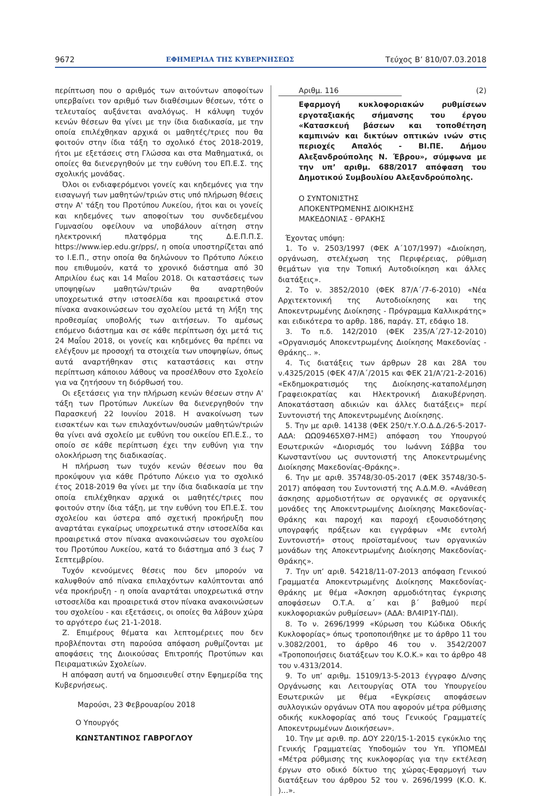9672 ΕΦΗΜΕΡΙΔΑ ΤΗΣ ΚΥΒΕΡΝΗΣΕΩΣ Τεύχος Β’ 810/07.03.2018
περίπτωση που ο αριθμός των αιτούντων αποφοίτων υπερβαίνει τον αριθμό των διαθέσιμων θέσεων, τότε ο τελευταίος αυξάνεται αναλόγως. Η κάλυψη τυχόν κενών θέσεων θα γίνει με την ίδια διαδικασία, με την οποία επιλέχθηκαν αρχικά οι μαθητές/τριες που θα φοιτούν στην ίδια τάξη το σχολικό έτος 2018-2019, ήτοι με εξετάσεις στη Γλώσσα και στα Μαθηματικά, οι οποίες θα διενεργηθούν με την ευθύνη του ΕΠ.Ε.Σ. της σχολικής μονάδας.
Όλοι οι ενδιαφερόμενοι γονείς και κηδεμόνες για την εισαγωγή των μαθητών/τριών στις υπό πλήρωση θέσεις στην Α' τάξη του Προτύπου Λυκείου, ήτοι και οι γονείς και κηδεμόνες των αποφοίτων του συνδεδεμένου Γυμνασίου οφείλουν να υποβάλουν αίτηση στην ηλεκτρονική πλατφόρμα της Δ.Ε.Π.Π.Σ. https://www.iep.edu.gr/pps/, η οποία υποστηρίζεται από το Ι.Ε.Π., στην οποία θα δηλώνουν το Πρότυπο Λύκειο που επιθυμούν, κατά το χρονικό διάστημα από 30 Απριλίου έως και 14 Μαΐου 2018. Οι καταστάσεις των υποψηφίων μαθητών/τριών θα αναρτηθούν υποχρεωτικά στην ιστοσελίδα και προαιρετικά στον πίνακα ανακοινώσεων του σχολείου μετά τη λήξη της προθεσμίας υποβολής των αιτήσεων. Το αμέσως επόμενο διάστημα και σε κάθε περίπτωση όχι μετά τις 24 Μαΐου 2018, οι γονείς και κηδεμόνες θα πρέπει να ελέγξουν με προσοχή τα στοιχεία των υποψηφίων, όπως αυτά αναρτήθηκαν στις καταστάσεις και στην περίπτωση κάποιου λάθους να προσέλθουν στο Σχολείο για να ζητήσουν τη διόρθωσή του.
Οι εξετάσεις για την πλήρωση κενών θέσεων στην Α' τάξη των Προτύπων Λυκείων θα διενεργηθούν την Παρασκευή 22 Ιουνίου 2018. Η ανακοίνωση των εισακτέων και των επιλαχόντων/ουσών μαθητών/τριών θα γίνει ανά σχολείο με ευθύνη του οικείου ΕΠ.Ε.Σ., το οποίο σε κάθε περίπτωση έχει την ευθύνη για την ολοκλήρωση της διαδικασίας.
Η πλήρωση των τυχόν κενών θέσεων που θα προκύψουν για κάθε Πρότυπο Λύκειο για το σχολικό έτος 2018-2019 θα γίνει με την ίδια διαδικασία με την οποία επιλέχθηκαν αρχικά οι μαθητές/τριες που φοιτούν στην ίδια τάξη, με την ευθύνη του ΕΠ.Ε.Σ. του σχολείου και ύστερα από σχετική προκήρυξη που αναρτάται εγκαίρως υποχρεωτικά στην ιστοσελίδα και προαιρετικά στον πίνακα ανακοινώσεων του σχολείου του Προτύπου Λυκείου, κατά το διάστημα από 3 έως 7 Σεπτεμβρίου.
Τυχόν κενούμενες θέσεις που δεν μπορούν να καλυφθούν από πίνακα επιλαχόντων καλύπτονται από νέα προκήρυξη - η οποία αναρτάται υποχρεωτικά στην ιστοσελίδα και προαιρετικά στον πίνακα ανακοινώσεων του σχολείου - και εξετάσεις, οι οποίες θα λάβουν χώρα το αργότερο έως 21-1-2018.
Ζ. Επιμέρους θέματα και λεπτομέρειες που δεν προβλέπονται στη παρούσα απόφαση ρυθμίζονται με αποφάσεις της Διοικούσας Επιτροπής Προτύπων και Πειραματικών Σχολείων.
Η απόφαση αυτή να δημοσιευθεί στην Εφημερίδα της Κυβερνήσεως.
Μαρούσι, 23 Φεβρουαρίου 2018
Ο Υπουργός
ΚΩΝΣΤΑΝΤΙΝΟΣ ΓΑΒΡΟΓΛΟΥ
Αριθμ. 116 (2)
Εφαρμογή κυκλοφοριακών ρυθμίσεων εργοταξιακής σήμανσης του έργου «Κατασκευή βάσεων και τοποθέτηση καμπινών και δικτύων οπτικών ινών στις περιοχές Απαλός - ΒΙ.ΠΕ. Δήμου Αλεξανδρούπολης Ν. Έβρου», σύμφωνα με την υπ’ αριθμ. 688/2017 απόφαση του Δημοτικού Συμβουλίου Αλεξανδρούπολης.
Ο ΣΥΝΤΟΝΙΣΤΗΣ
ΑΠΟΚΕΝΤΡΩΜΕΝΗΣ ΔΙΟΙΚΗΣΗΣ
ΜΑΚΕΔΟΝΙΑΣ - ΘΡΑΚΗΣ
Έχοντας υπόψη:
1. Το ν. 2503/1997 (ΦΕΚ Α΄107/1997) «Διοίκηση, οργάνωση, στελέχωση της Περιφέρειας, ρύθμιση θεμάτων για την Τοπική Αυτοδιοίκηση και άλλες διατάξεις».
2. Το ν. 3852/2010 (ΦΕΚ 87/Α΄/7-6-2010) «Νέα Αρχιτεκτονική της Αυτοδιοίκησης και της Αποκεντρωμένης Διοίκησης - Πρόγραμμα Καλλικράτης» και ειδικότερα το αρθρ. 186, παράγ. ΣΤ, εδάφιο 18.
3. Το π.δ. 142/2010 (ΦΕΚ 235/Α΄/27-12-2010) «Οργανισμός Αποκεντρωμένης Διοίκησης Μακεδονίας - Θράκης.. ».
4. Τις διατάξεις των άρθρων 28 και 28Α του ν.4325/2015 (ΦΕΚ 47/Α΄/2015 και ΦΕΚ 21/Α’/21-2-2016) «Εκδημοκρατισμός της Διοίκησης-καταπολέμηση Γραφειοκρατίας και Ηλεκτρονική Διακυβέρνηση. Αποκατάσταση αδικιών και άλλες διατάξεις» περί Συντονιστή της Αποκεντρωμένης Διοίκησης.
5. Την με αριθ. 14138 (ΦΕΚ 250/τ.Υ.Ο.Δ.Δ./26-5-2017-ΑΔΑ: ΩΩ09465ΧΘ7-ΗΜΞ) απόφαση του Υπουργού Εσωτερικών «Διορισμός του Ιωάννη Σάββα του Κωνσταντίνου ως συντονιστή της Αποκεντρωμένης Διοίκησης Μακεδονίας-Θράκης».
6. Την με αριθ. 35748/30-05-2017 (ΦΕΚ 35748/30-5-2017) απόφαση του Συντονιστή της Α.Δ.Μ.Θ. «Ανάθεση άσκησης αρμοδιοτήτων σε οργανικές σε οργανικές μονάδες της Αποκεντρωμένης Διοίκησης Μακεδονίας-Θράκης και παροχή και παροχή εξουσιοδότησης υπογραφής πράξεων και εγγράφων «Με εντολή Συντονιστή» στους προϊσταμένους των οργανικών μονάδων της Αποκεντρωμένης Διοίκησης Μακεδονίας-Θράκης».
7. Την υπ’ αριθ. 54218/11-07-2013 απόφαση Γενικού Γραμματέα Αποκεντρωμένης Διοίκησης Μακεδονίας-Θράκης με θέμα «Άσκηση αρμοδιότητας έγκρισης αποφάσεων Ο.Τ.Α. α΄ και β΄ βαθμού περί κυκλοφοριακών ρυθμίσεων» (ΑΔΑ: ΒΛ4ΙΡ1Υ-ΠΔΙ).
8. Το ν. 2696/1999 «Κύρωση του Κώδικα Οδικής Κυκλοφορίας» όπως τροποποιήθηκε με το άρθρο 11 του ν.3082/2001, το άρθρο 46 του ν. 3542/2007 «Τροποποιήσεις διατάξεων του Κ.Ο.Κ.» και το άρθρο 48 του ν.4313/2014.
9. Το υπ’ αριθμ. 15109/13-5-2013 έγγραφο Δ/νσης Οργάνωσης και Λειτουργίας ΟΤΑ του Υπουργείου Εσωτερικών με θέμα «Εγκρίσεις αποφάσεων συλλογικών οργάνων ΟΤΑ που αφορούν μέτρα ρύθμισης οδικής κυκλοφορίας από τους Γενικούς Γραμματείς Αποκεντρωμένων Διοικήσεων».
10. Την με αριθ. πρ. ΔΟΥ 220/15-1-2015 εγκύκλιο της Γενικής Γραμματείας Υποδομών του Υπ. ΥΠΟΜΕΔΙ «Μέτρα ρύθμισης της κυκλοφορίας για την εκτέλεση έργων στο οδικό δίκτυο της χώρας-Εφαρμογή των διατάξεων του άρθρου 52 του ν. 2696/1999 (Κ.Ο. Κ. )…».